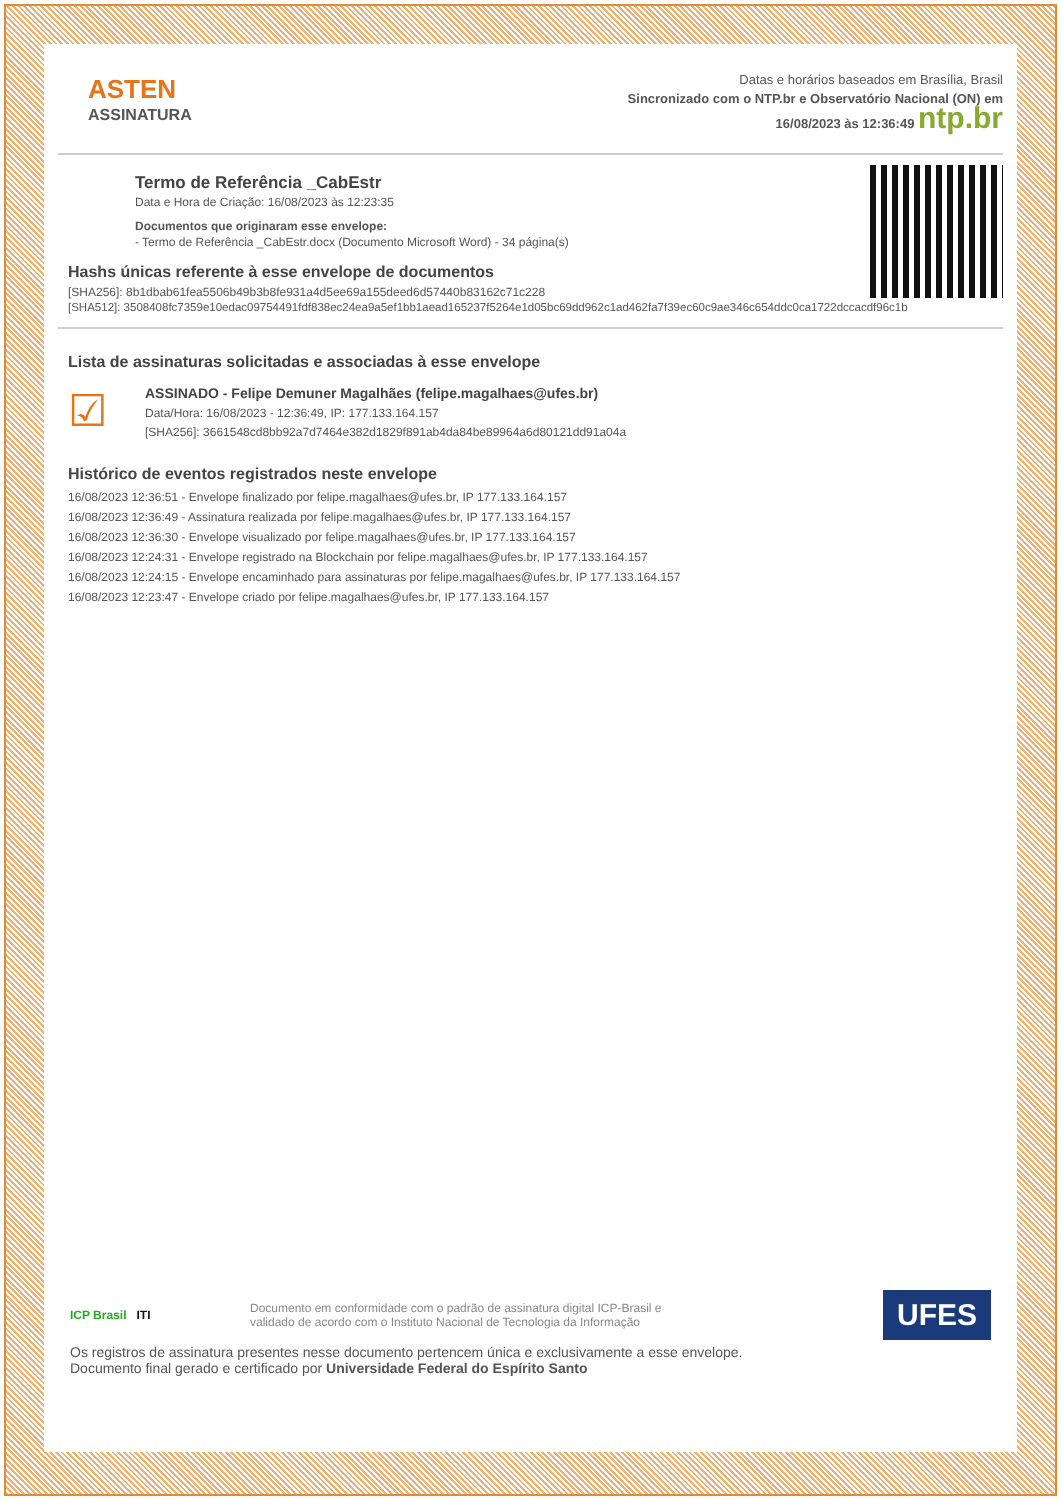ASTEN
ASSINATURA
Datas e horários baseados em Brasília, Brasil
Sincronizado com o NTP.br e Observatório Nacional (ON) em
16/08/2023 às 12:36:49 ntp.br
Termo de Referência _CabEstr
Data e Hora de Criação: 16/08/2023 às 12:23:35
Documentos que originaram esse envelope:
- Termo de Referência _CabEstr.docx (Documento Microsoft Word) - 34 página(s)
Hashs únicas referente à esse envelope de documentos
[SHA256]: 8b1dbab61fea5506b49b3b8fe931a4d5ee69a155deed6d57440b83162c71c228
[SHA512]: 3508408fc7359e10edac09754491fdf838ec24ea9a5ef1bb1aead165237f5264e1d05bc69dd962c1ad462fa7f39ec60c9ae346c654ddc0ca1722dccacdf96c1b
Lista de assinaturas solicitadas e associadas à esse envelope
☑
ASSINADO - Felipe Demuner Magalhães (felipe.magalhaes@ufes.br)
Data/Hora: 16/08/2023 - 12:36:49, IP: 177.133.164.157
[SHA256]: 3661548cd8bb92a7d7464e382d1829f891ab4da84be89964a6d80121dd91a04a
Histórico de eventos registrados neste envelope
16/08/2023 12:36:51 - Envelope finalizado por felipe.magalhaes@ufes.br, IP 177.133.164.157
16/08/2023 12:36:49 - Assinatura realizada por felipe.magalhaes@ufes.br, IP 177.133.164.157
16/08/2023 12:36:30 - Envelope visualizado por felipe.magalhaes@ufes.br, IP 177.133.164.157
16/08/2023 12:24:31 - Envelope registrado na Blockchain por felipe.magalhaes@ufes.br, IP 177.133.164.157
16/08/2023 12:24:15 - Envelope encaminhado para assinaturas por felipe.magalhaes@ufes.br, IP 177.133.164.157
16/08/2023 12:23:47 - Envelope criado por felipe.magalhaes@ufes.br, IP 177.133.164.157
ICP Brasil ITI
Documento em conformidade com o padrão de assinatura digital ICP-Brasil e
validado de acordo com o Instituto Nacional de Tecnologia da Informação
UFES
Os registros de assinatura presentes nesse documento pertencem única e exclusivamente a esse envelope.
Documento final gerado e certificado por Universidade Federal do Espírito Santo